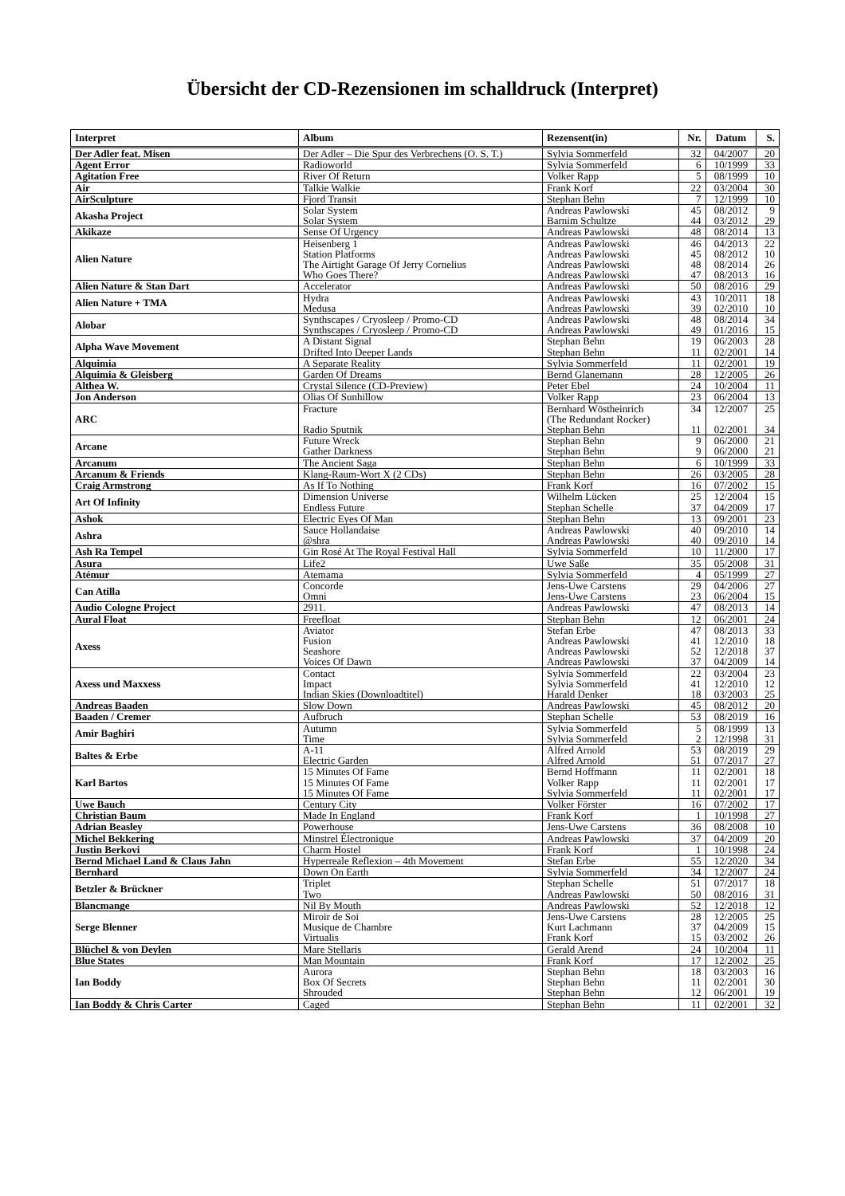Übersicht der CD-Rezensionen im schalldruck (Interpret)
| Interpret | Album | Rezensent(in) | Nr. | Datum | S. |
| --- | --- | --- | --- | --- | --- |
| Der Adler feat. Misen | Der Adler – Die Spur des Verbrechens (O. S. T.) | Sylvia Sommerfeld | 32 | 04/2007 | 20 |
| Agent Error | Radioworld | Sylvia Sommerfeld | 6 | 10/1999 | 33 |
| Agitation Free | River Of Return | Volker Rapp | 5 | 08/1999 | 10 |
| Air | Talkie Walkie | Frank Korf | 22 | 03/2004 | 30 |
| AirSculpture | Fjord Transit | Stephan Behn | 7 | 12/1999 | 10 |
| Akasha Project | Solar System Solar System | Andreas Pawlowski Barnim Schultze | 45 44 | 08/2012 03/2012 | 9 29 |
| Akikaze | Sense Of Urgency | Andreas Pawlowski | 48 | 08/2014 | 13 |
| Alien Nature | Heisenberg 1 Station Platforms The Airtight Garage Of Jerry Cornelius Who Goes There? | Andreas Pawlowski Andreas Pawlowski Andreas Pawlowski Andreas Pawlowski | 46 45 48 47 | 04/2013 08/2012 08/2014 08/2013 | 22 10 26 16 |
| Alien Nature & Stan Dart | Accelerator | Andreas Pawlowski | 50 | 08/2016 | 29 |
| Alien Nature + TMA | Hydra Medusa | Andreas Pawlowski Andreas Pawlowski | 43 39 | 10/2011 02/2010 | 18 10 |
| Alobar | Synthscapes / Cryosleep / Promo-CD Synthscapes / Cryosleep / Promo-CD | Andreas Pawlowski Andreas Pawlowski | 48 49 | 08/2014 01/2016 | 34 15 |
| Alpha Wave Movement | A Distant Signal Drifted Into Deeper Lands | Stephan Behn Stephan Behn | 19 11 | 06/2003 02/2001 | 28 14 |
| Alquimia | A Separate Reality | Sylvia Sommerfeld | 11 | 02/2001 | 19 |
| Alquimia & Gleisberg | Garden Of Dreams | Bernd Glanemann | 28 | 12/2005 | 26 |
| Althea W. | Crystal Silence (CD-Preview) | Peter Ebel | 24 | 10/2004 | 11 |
| Jon Anderson | Olias Of Sunhillow | Volker Rapp | 23 | 06/2004 | 13 |
| ARC | Fracture Radio Sputnik | Bernhard Wöstheinrich (The Redundant Rocker) Stephan Behn | 34 11 | 12/2007 02/2001 | 25 34 |
| Arcane | Future Wreck Gather Darkness | Stephan Behn Stephan Behn | 9 9 | 06/2000 06/2000 | 21 21 |
| Arcanum | The Ancient Saga | Stephan Behn | 6 | 10/1999 | 33 |
| Arcanum & Friends | Klang-Raum-Wort X (2 CDs) | Stephan Behn | 26 | 03/2005 | 28 |
| Craig Armstrong | As If To Nothing | Frank Korf | 16 | 07/2002 | 15 |
| Art Of Infinity | Dimension Universe Endless Future | Wilhelm Lücken Stephan Schelle | 25 37 | 12/2004 04/2009 | 15 17 |
| Ashok | Electric Eyes Of Man | Stephan Behn | 13 | 09/2001 | 23 |
| Ashra | Sauce Hollandaise @shra | Andreas Pawlowski Andreas Pawlowski | 40 40 | 09/2010 09/2010 | 14 14 |
| Ash Ra Tempel | Gin Rosé At The Royal Festival Hall | Sylvia Sommerfeld | 10 | 11/2000 | 17 |
| Asura | Life2 | Uwe Saße | 35 | 05/2008 | 31 |
| Atémur | Atemama | Sylvia Sommerfeld | 4 | 05/1999 | 27 |
| Can Atilla | Concorde Omni | Jens-Uwe Carstens Jens-Uwe Carstens | 29 23 | 04/2006 06/2004 | 27 15 |
| Audio Cologne Project | 2911. | Andreas Pawlowski | 47 | 08/2013 | 14 |
| Aural Float | Freefloat | Stephan Behn | 12 | 06/2001 | 24 |
| Axess | Aviator Fusion Seashore Voices Of Dawn | Stefan Erbe Andreas Pawlowski Andreas Pawlowski Andreas Pawlowski | 47 41 52 37 | 08/2013 12/2010 12/2018 04/2009 | 33 18 37 14 |
| Axess und Maxxess | Contact Impact Indian Skies (Downloadtitel) | Sylvia Sommerfeld Sylvia Sommerfeld Harald Denker | 22 41 18 | 03/2004 12/2010 03/2003 | 23 12 25 |
| Andreas Baaden | Slow Down | Andreas Pawlowski | 45 | 08/2012 | 20 |
| Baaden / Cremer | Aufbruch | Stephan Schelle | 53 | 08/2019 | 16 |
| Amir Baghiri | Autumn Time | Sylvia Sommerfeld Sylvia Sommerfeld | 5 2 | 08/1999 12/1998 | 13 31 |
| Baltes & Erbe | A-11 Electric Garden | Alfred Arnold Alfred Arnold | 53 51 | 08/2019 07/2017 | 29 27 |
| Karl Bartos | 15 Minutes Of Fame 15 Minutes Of Fame 15 Minutes Of Fame | Bernd Hoffmann Volker Rapp Sylvia Sommerfeld | 11 11 11 | 02/2001 02/2001 02/2001 | 18 17 17 |
| Uwe Bauch | Century City | Volker Förster | 16 | 07/2002 | 17 |
| Christian Baum | Made In England | Frank Korf | 1 | 10/1998 | 27 |
| Adrian Beasley | Powerhouse | Jens-Uwe Carstens | 36 | 08/2008 | 10 |
| Michel Bekkering | Minstrel Électronique | Andreas Pawlowski | 37 | 04/2009 | 20 |
| Justin Berkovi | Charm Hostel | Frank Korf | 1 | 10/1998 | 24 |
| Bernd Michael Land & Claus Jahn | Hyperreale Reflexion – 4th Movement | Stefan Erbe | 55 | 12/2020 | 34 |
| Bernhard | Down On Earth | Sylvia Sommerfeld | 34 | 12/2007 | 24 |
| Betzler & Brückner | Triplet Two | Stephan Schelle Andreas Pawlowski | 51 50 | 07/2017 08/2016 | 18 31 |
| Blancmange | Nil By Mouth | Andreas Pawlowski | 52 | 12/2018 | 12 |
| Serge Blenner | Miroir de Soi Musique de Chambre Virtualis | Jens-Uwe Carstens Kurt Lachmann Frank Korf | 28 37 15 | 12/2005 04/2009 03/2002 | 25 15 26 |
| Blüchel & von Deylen | Mare Stellaris | Gerald Arend | 24 | 10/2004 | 11 |
| Blue States | Man Mountain | Frank Korf | 17 | 12/2002 | 25 |
| Ian Boddy | Aurora Box Of Secrets Shrouded | Stephan Behn Stephan Behn Stephan Behn | 18 11 12 | 03/2003 02/2001 06/2001 | 16 30 19 |
| Ian Boddy & Chris Carter | Caged | Stephan Behn | 11 | 02/2001 | 32 |